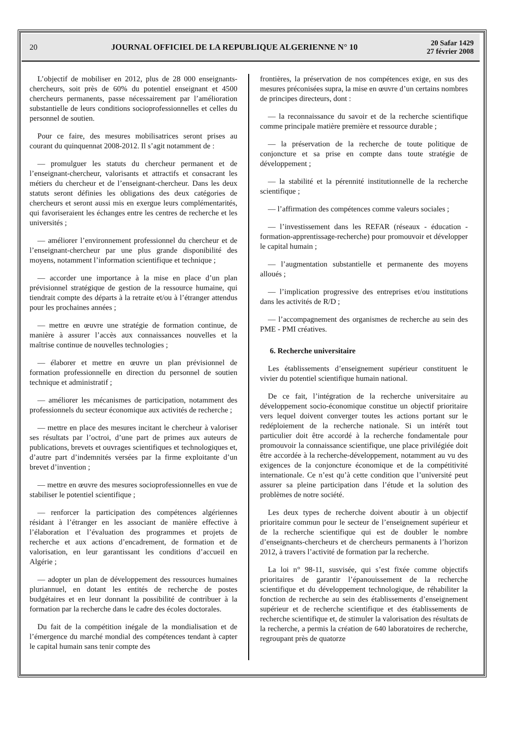20
JOURNAL OFFICIEL DE LA REPUBLIQUE ALGERIENNE N° 10
20 Safar 1429
27 février 2008
L’objectif de mobiliser en 2012, plus de 28 000 enseignants-chercheurs, soit près de 60% du potentiel enseignant et 4500 chercheurs permanents, passe nécessairement par l’amélioration substantielle de leurs conditions socioprofessionnelles et celles du personnel de soutien.
Pour ce faire, des mesures mobilisatrices seront prises au courant du quinquennat 2008-2012. Il s’agit notamment de :
— promulguer les statuts du chercheur permanent et de l’enseignant-chercheur, valorisants et attractifs et consacrant les métiers du chercheur et de l’enseignant-chercheur. Dans les deux statuts seront définies les obligations des deux catégories de chercheurs et seront aussi mis en exergue leurs complémentarités, qui favoriseraient les échanges entre les centres de recherche et les universités ;
— améliorer l’environnement professionnel du chercheur et de l’enseignant-chercheur par une plus grande disponibilité des moyens, notamment l’information scientifique et technique ;
— accorder une importance à la mise en place d’un plan prévisionnel stratégique de gestion de la ressource humaine, qui tiendrait compte des départs à la retraite et/ou à l’étranger attendus pour les prochaines années ;
— mettre en œuvre une stratégie de formation continue, de manière à assurer l’accès aux connaissances nouvelles et la maîtrise continue de nouvelles technologies ;
— élaborer et mettre en œuvre un plan prévisionnel de formation professionnelle en direction du personnel de soutien technique et administratif ;
— améliorer les mécanismes de participation, notamment des professionnels du secteur économique aux activités de recherche ;
— mettre en place des mesures incitant le chercheur à valoriser ses résultats par l’octroi, d’une part de primes aux auteurs de publications, brevets et ouvrages scientifiques et technologiques et, d’autre part d’indemnités versées par la firme exploitante d’un brevet d’invention ;
— mettre en œuvre des mesures socioprofessionnelles en vue de stabiliser le potentiel scientifique ;
— renforcer la participation des compétences algériennes résidant à l’étranger en les associant de manière effective à l’élaboration et l’évaluation des programmes et projets de recherche et aux actions d’encadrement, de formation et de valorisation, en leur garantissant les conditions d’accueil en Algérie ;
— adopter un plan de développement des ressources humaines pluriannuel, en dotant les entités de recherche de postes budgétaires et en leur donnant la possibilité de contribuer à la formation par la recherche dans le cadre des écoles doctorales.
Du fait de la compétition inégale de la mondialisation et de l’émergence du marché mondial des compétences tendant à capter le capital humain sans tenir compte des
frontières, la préservation de nos compétences exige, en sus des mesures préconisées supra, la mise en œuvre d’un certains nombres de principes directeurs, dont :
— la reconnaissance du savoir et de la recherche scientifique comme principale matière première et ressource durable ;
— la préservation de la recherche de toute politique de conjoncture et sa prise en compte dans toute stratégie de développement ;
— la stabilité et la pérennité institutionnelle de la recherche scientifique ;
— l’affirmation des compétences comme valeurs sociales ;
— l’investissement dans les REFAR (réseaux - éducation - formation-apprentissage-recherche) pour promouvoir et développer le capital humain ;
— l’augmentation substantielle et permanente des moyens alloués ;
— l’implication progressive des entreprises et/ou institutions dans les activités de R/D ;
— l’accompagnement des organismes de recherche au sein des PME - PMI créatives.
6. Recherche universitaire
Les établissements d’enseignement supérieur constituent le vivier du potentiel scientifique humain national.
De ce fait, l’intégration de la recherche universitaire au développement socio-économique constitue un objectif prioritaire vers lequel doivent converger toutes les actions portant sur le redéploiement de la recherche nationale. Si un intérêt tout particulier doit être accordé à la recherche fondamentale pour promouvoir la connaissance scientifique, une place privilégiée doit être accordée à la recherche-développement, notamment au vu des exigences de la conjoncture économique et de la compétitivité internationale. Ce n’est qu’à cette condition que l’université peut assurer sa pleine participation dans l’étude et la solution des problèmes de notre société.
Les deux types de recherche doivent aboutir à un objectif prioritaire commun pour le secteur de l’enseignement supérieur et de la recherche scientifique qui est de doubler le nombre d’enseignants-chercheurs et de chercheurs permanents à l’horizon 2012, à travers l’activité de formation par la recherche.
La loi n° 98-11, susvisée, qui s’est fixée comme objectifs prioritaires de garantir l’épanouissement de la recherche scientifique et du développement technologique, de réhabiliter la fonction de recherche au sein des établissements d’enseignement supérieur et de recherche scientifique et des établissements de recherche scientifique et, de stimuler la valorisation des résultats de la recherche, a permis la création de 640 laboratoires de recherche, regroupant près de quatorze